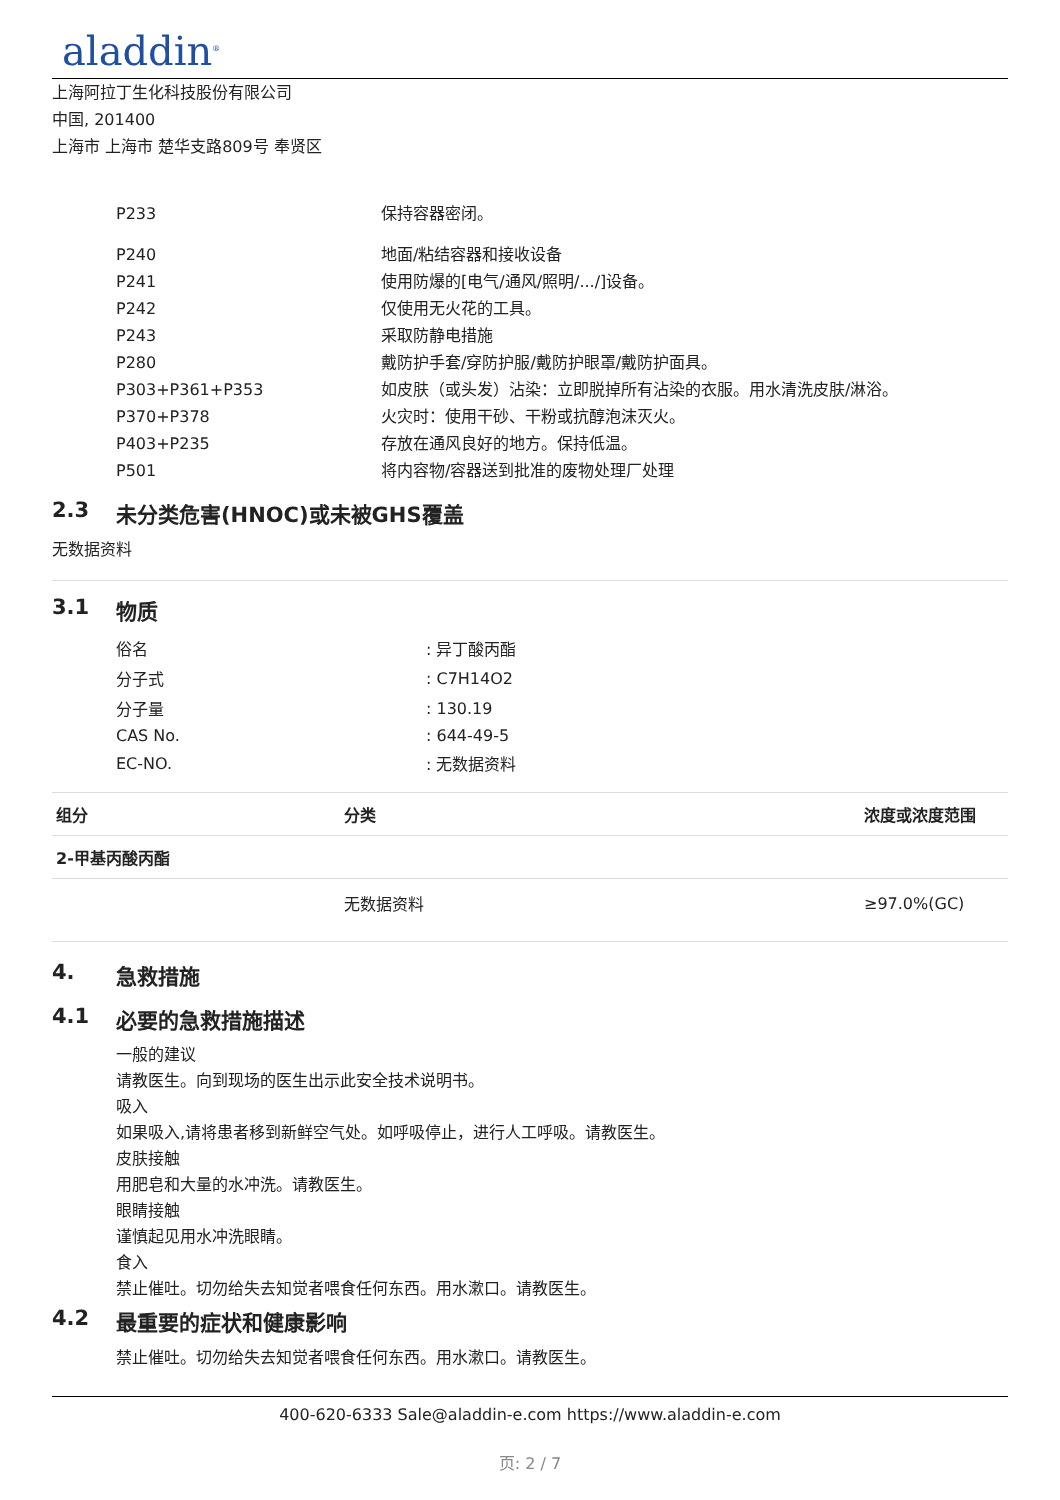aladdin<sup>®</sup>
上海阿拉丁生化科技股份有限公司
中国, 201400
上海市 上海市 楚华支路809号 奉贤区
| P233 | 保持容器密闭。 |
| P240 | 地面/粘结容器和接收设备 |
| P241 | 使用防爆的[电气/通风/照明/.../]设备。 |
| P242 | 仅使用无火花的工具。 |
| P243 | 采取防静电措施 |
| P280 | 戴防护手套/穿防护服/戴防护眼罩/戴防护面具。 |
| P303+P361+P353 | 如皮肤（或头发）沾染：立即脱掉所有沾染的衣服。用水清洗皮肤/淋浴。 |
| P370+P378 | 火灾时：使用干砂、干粉或抗醇泡沫灭火。 |
| P403+P235 | 存放在通风良好的地方。保持低温。 |
| P501 | 将内容物/容器送到批准的废物处理厂处理 |
2.3 未分类危害(HNOC)或未被GHS覆盖
无数据资料
3.1 物质
| 俗名 | : 异丁酸丙酯 |
| 分子式 | : C7H14O2 |
| 分子量 | : 130.19 |
| CAS No. | : 644-49-5 |
| EC-NO. | : 无数据资料 |
| 组分 | 分类 | 浓度或浓度范围 |
| --- | --- | --- |
| 2-甲基丙酸丙酯 | | |
| | 无数据资料 | ≥97.0%(GC) |
4. 急救措施
4.1 必要的急救措施描述
一般的建议
请教医生。向到现场的医生出示此安全技术说明书。
吸入
如果吸入,请将患者移到新鲜空气处。如呼吸停止，进行人工呼吸。请教医生。
皮肤接触
用肥皂和大量的水冲洗。请教医生。
眼睛接触
谨慎起见用水冲洗眼睛。
食入
禁止催吐。切勿给失去知觉者喂食任何东西。用水漱口。请教医生。
4.2 最重要的症状和健康影响
禁止催吐。切勿给失去知觉者喂食任何东西。用水漱口。请教医生。
400-620-6333 Sale@aladdin-e.com https://www.aladdin-e.com
页: 2 / 7